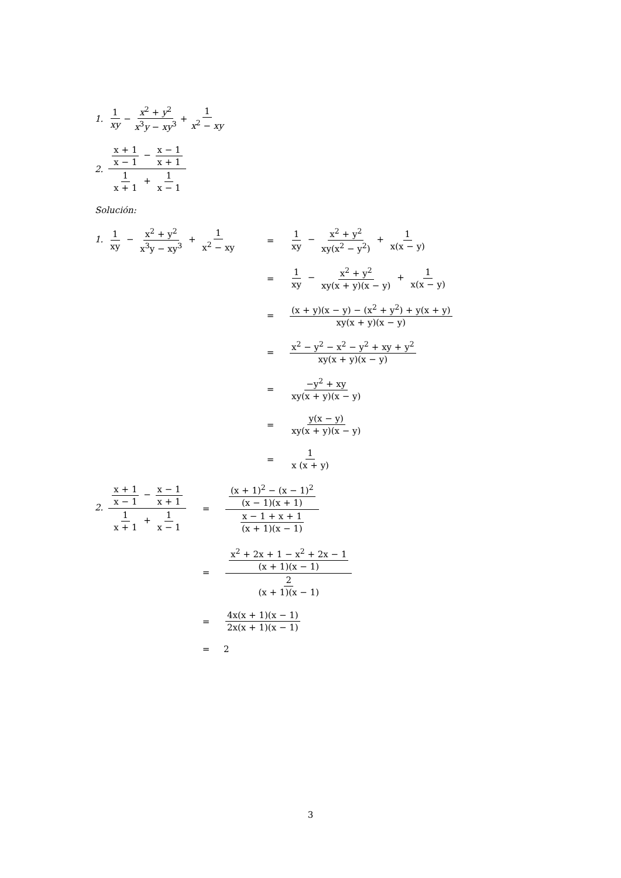1. 1 xy − x<sup>2</sup> + y<sup>2</sup> x<sup>3</sup>y − xy<sup>3</sup> + 1 x<sup>2</sup> − xy
2. x + 1 x − 1 − x − 1 x + 1 1 x + 1 + 1 x − 1
Solución:
1. 1 xy − x<sup>2</sup> + y<sup>2</sup> x<sup>3</sup>y − xy<sup>3</sup> + 1 x<sup>2</sup> − xy = 1 xy − x<sup>2</sup> + y<sup>2</sup> xy(x<sup>2</sup> − y<sup>2</sup>) + 1 x(x − y)
= 1 xy − x<sup>2</sup> + y<sup>2</sup> xy(x + y)(x − y) + 1 x(x − y)
= (x + y)(x − y) − (x<sup>2</sup> + y<sup>2</sup>) + y(x + y) xy(x + y)(x − y)
= x<sup>2</sup> − y<sup>2</sup> − x<sup>2</sup> − y<sup>2</sup> + xy + y<sup>2</sup> xy(x + y)(x − y)
= −y<sup>2</sup> + xy xy(x + y)(x − y)
= y(x − y) xy(x + y)(x − y)
= 1 x (x + y)
2. x + 1 x − 1 − x − 1 x + 1 1 x + 1 + 1 x − 1 = (x + 1)<sup>2</sup> − (x − 1)<sup>2</sup> (x − 1)(x + 1) x − 1 + x + 1 (x + 1)(x − 1)
= x<sup>2</sup> + 2x + 1 − x<sup>2</sup> + 2x − 1 (x + 1)(x − 1) 2 (x + 1)(x − 1)
= 4x(x + 1)(x − 1) 2x(x + 1)(x − 1)
= 2
3